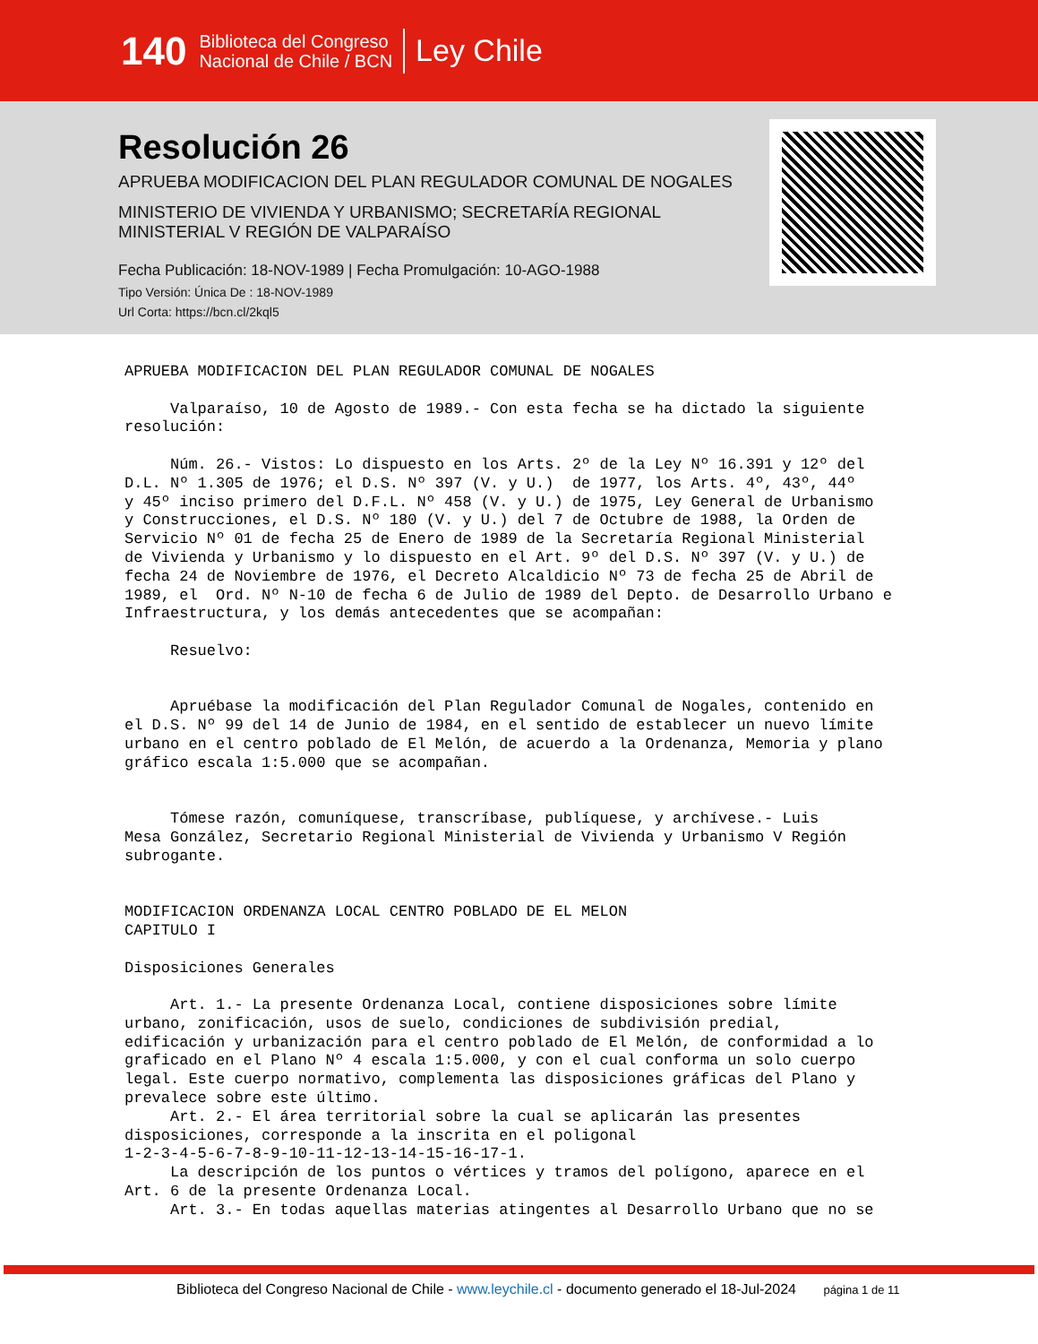140
Biblioteca del Congreso
Nacional de Chile / BCN
Ley Chile
Resolución 26
APRUEBA MODIFICACION DEL PLAN REGULADOR COMUNAL DE NOGALES
MINISTERIO DE VIVIENDA Y URBANISMO; SECRETARÍA REGIONAL
MINISTERIAL V REGIÓN DE VALPARAÍSO
Fecha Publicación: 18-NOV-1989 | Fecha Promulgación: 10-AGO-1988
Tipo Versión: Única De : 18-NOV-1989
Url Corta: https://bcn.cl/2kql5
APRUEBA MODIFICACION DEL PLAN REGULADOR COMUNAL DE NOGALES

     Valparaíso, 10 de Agosto de 1989.- Con esta fecha se ha dictado la siguiente
resolución:

     Núm. 26.- Vistos: Lo dispuesto en los Arts. 2º de la Ley Nº 16.391 y 12º del
D.L. Nº 1.305 de 1976; el D.S. Nº 397 (V. y U.)  de 1977, los Arts. 4º, 43º, 44º
y 45º inciso primero del D.F.L. Nº 458 (V. y U.) de 1975, Ley General de Urbanismo
y Construcciones, el D.S. Nº 180 (V. y U.) del 7 de Octubre de 1988, la Orden de
Servicio Nº 01 de fecha 25 de Enero de 1989 de la Secretaría Regional Ministerial
de Vivienda y Urbanismo y lo dispuesto en el Art. 9º del D.S. Nº 397 (V. y U.) de
fecha 24 de Noviembre de 1976, el Decreto Alcaldicio Nº 73 de fecha 25 de Abril de
1989, el  Ord. Nº N-10 de fecha 6 de Julio de 1989 del Depto. de Desarrollo Urbano e
Infraestructura, y los demás antecedentes que se acompañan:

     Resuelvo:


     Apruébase la modificación del Plan Regulador Comunal de Nogales, contenido en
el D.S. Nº 99 del 14 de Junio de 1984, en el sentido de establecer un nuevo límite
urbano en el centro poblado de El Melón, de acuerdo a la Ordenanza, Memoria y plano
gráfico escala 1:5.000 que se acompañan.


     Tómese razón, comuníquese, transcríbase, publíquese, y archívese.- Luis
Mesa González, Secretario Regional Ministerial de Vivienda y Urbanismo V Región
subrogante.


MODIFICACION ORDENANZA LOCAL CENTRO POBLADO DE EL MELON
CAPITULO I

Disposiciones Generales

     Art. 1.- La presente Ordenanza Local, contiene disposiciones sobre límite
urbano, zonificación, usos de suelo, condiciones de subdivisión predial,
edificación y urbanización para el centro poblado de El Melón, de conformidad a lo
graficado en el Plano Nº 4 escala 1:5.000, y con el cual conforma un solo cuerpo
legal. Este cuerpo normativo, complementa las disposiciones gráficas del Plano y
prevalece sobre este último.
     Art. 2.- El área territorial sobre la cual se aplicarán las presentes
disposiciones, corresponde a la inscrita en el poligonal
1-2-3-4-5-6-7-8-9-10-11-12-13-14-15-16-17-1.
     La descripción de los puntos o vértices y tramos del polígono, aparece en el
Art. 6 de la presente Ordenanza Local.
     Art. 3.- En todas aquellas materias atingentes al Desarrollo Urbano que no se
Biblioteca del Congreso Nacional de Chile - www.leychile.cl - documento generado el 18-Jul-2024 página 1 de 11